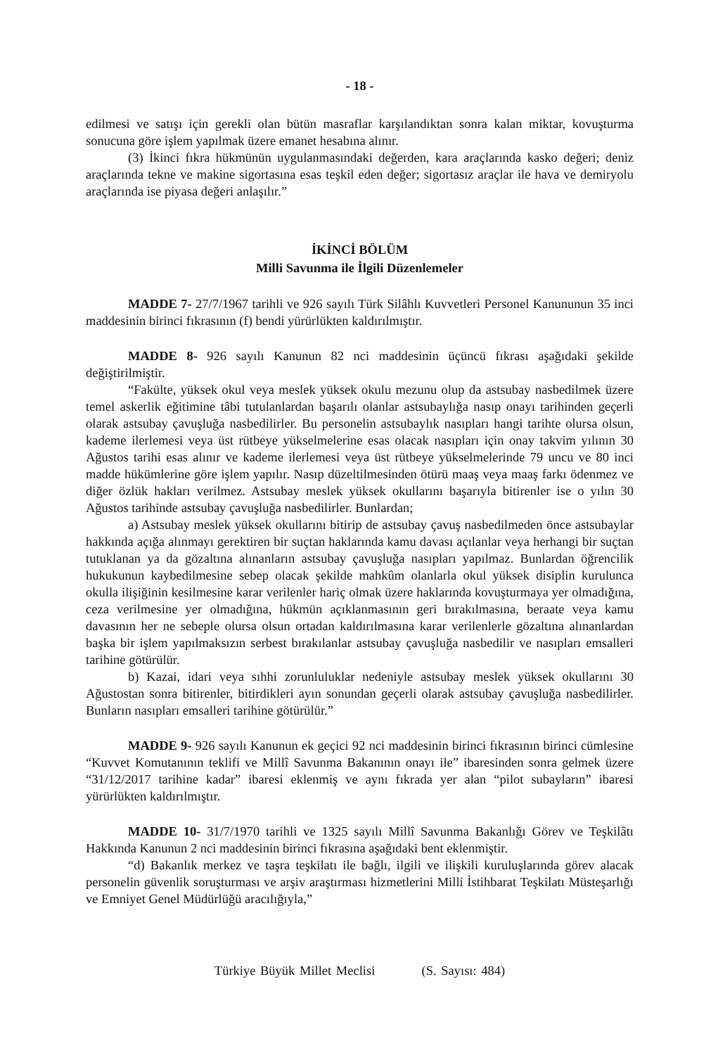- 18 -
edilmesi ve satışı için gerekli olan bütün masraflar karşılandıktan sonra kalan miktar, kovuşturma sonucuna göre işlem yapılmak üzere emanet hesabına alınır.
(3) İkinci fıkra hükmünün uygulanmasındaki değerden, kara araçlarında kasko değeri; deniz araçlarında tekne ve makine sigortasına esas teşkil eden değer; sigortasız araçlar ile hava ve demiryolu araçlarında ise piyasa değeri anlaşılır.”
İKİNCİ BÖLÜM
Milli Savunma ile İlgili Düzenlemeler
MADDE 7- 27/7/1967 tarihli ve 926 sayılı Türk Silâhlı Kuvvetleri Personel Kanununun 35 inci maddesinin birinci fıkrasının (f) bendi yürürlükten kaldırılmıştır.
MADDE 8- 926 sayılı Kanunun 82 nci maddesinin üçüncü fıkrası aşağıdaki şekilde değiştirilmiştir.
“Fakülte, yüksek okul veya meslek yüksek okulu mezunu olup da astsubay nasbedilmek üzere temel askerlik eğitimine tâbi tutulanlardan başarılı olanlar astsubaylığa nasıp onayı tarihinden geçerli olarak astsubay çavuşluğa nasbedilirler. Bu personelin astsubaylık nasıpları hangi tarihte olursa olsun, kademe ilerlemesi veya üst rütbeye yükselmelerine esas olacak nasıpları için onay takvim yılının 30 Ağustos tarihi esas alınır ve kademe ilerlemesi veya üst rütbeye yükselmelerinde 79 uncu ve 80 inci madde hükümlerine göre işlem yapılır. Nasıp düzeltilmesinden ötürü maaş veya maaş farkı ödenmez ve diğer özlük hakları verilmez. Astsubay meslek yüksek okullarını başarıyla bitirenler ise o yılın 30 Ağustos tarihinde astsubay çavuşluğa nasbedilirler. Bunlardan;
a) Astsubay meslek yüksek okullarını bitirip de astsubay çavuş nasbedilmeden önce astsubaylar hakkında açığa alınmayı gerektiren bir suçtan haklarında kamu davası açılanlar veya herhangi bir suçtan tutuklanan ya da gözaltına alınanların astsubay çavuşluğa nasıpları yapılmaz. Bunlardan öğrencilik hukukunun kaybedilmesine sebep olacak şekilde mahkûm olanlarla okul yüksek disiplin kurulunca okulla ilişiğinin kesilmesine karar verilenler hariç olmak üzere haklarında kovuşturmaya yer olmadığına, ceza verilmesine yer olmadığına, hükmün açıklanmasının geri bırakılmasına, beraate veya kamu davasının her ne sebeple olursa olsun ortadan kaldırılmasına karar verilenlerle gözaltına alınanlardan başka bir işlem yapılmaksızın serbest bırakılanlar astsubay çavuşluğa nasbedilir ve nasıpları emsalleri tarihine götürülür.
b) Kazai, idari veya sıhhi zorunluluklar nedeniyle astsubay meslek yüksek okullarını 30 Ağustostan sonra bitirenler, bitirdikleri ayın sonundan geçerli olarak astsubay çavuşluğa nasbedilirler. Bunların nasıpları emsalleri tarihine götürülür.”
MADDE 9- 926 sayılı Kanunun ek geçici 92 nci maddesinin birinci fıkrasının birinci cümlesine “Kuvvet Komutanının teklifi ve Millî Savunma Bakanının onayı ile” ibaresinden sonra gelmek üzere “31/12/2017 tarihine kadar” ibaresi eklenmiş ve aynı fıkrada yer alan “pilot subayların” ibaresi yürürlükten kaldırılmıştır.
MADDE 10- 31/7/1970 tarihli ve 1325 sayılı Millî Savunma Bakanlığı Görev ve Teşkilâtı Hakkında Kanunun 2 nci maddesinin birinci fıkrasına aşağıdaki bent eklenmiştir.
“d) Bakanlık merkez ve taşra teşkilatı ile bağlı, ilgili ve ilişkili kuruluşlarında görev alacak personelin güvenlik soruşturması ve arşiv araştırması hizmetlerini Milli İstihbarat Teşkilatı Müsteşarlığı ve Emniyet Genel Müdürlüğü aracılığıyla,”
Türkiye Büyük Millet Meclisi (S. Sayısı: 484)